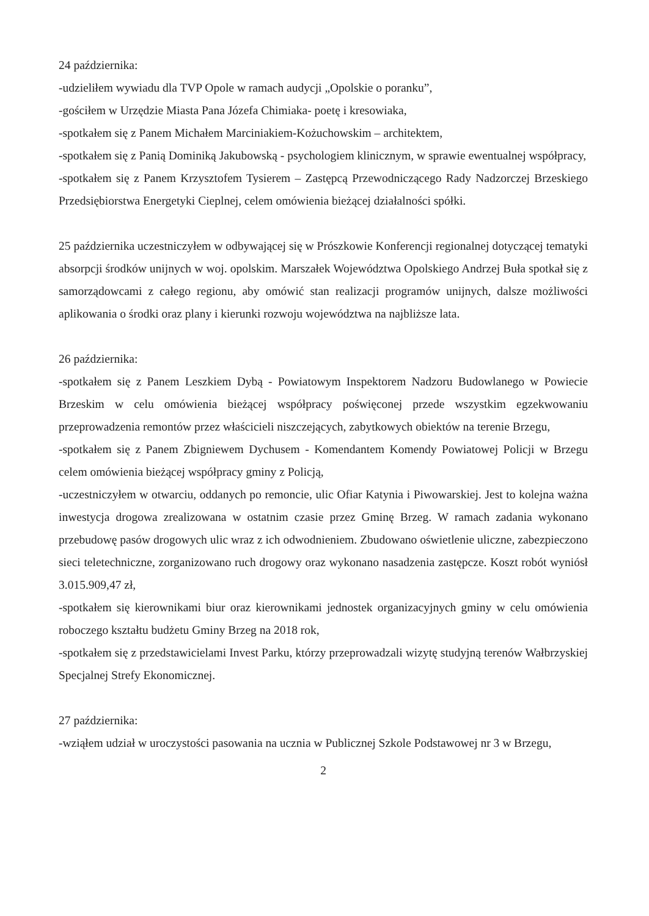24 października:
-udzieliłem wywiadu dla TVP Opole w ramach audycji „Opolskie o poranku”,
-gościłem w Urzędzie Miasta Pana Józefa Chimiaka- poetę i kresowiaka,
-spotkałem się z Panem Michałem Marciniakiem-Kożuchowskim – architektem,
-spotkałem się z Panią Dominiką Jakubowską - psychologiem klinicznym, w sprawie ewentualnej współpracy,
-spotkałem się z Panem Krzysztofem Tysierem – Zastępcą Przewodniczącego Rady Nadzorczej Brzeskiego Przedsiębiorstwa Energetyki Cieplnej, celem omówienia bieżącej działalności spółki.
25 października uczestniczyłem w odbywającej się w Prószkowie Konferencji regionalnej dotyczącej tematyki absorpcji środków unijnych w woj. opolskim. Marszałek Województwa Opolskiego Andrzej Buła spotkał się z samorządowcami z całego regionu, aby omówić stan realizacji programów unijnych, dalsze możliwości aplikowania o środki oraz plany i kierunki rozwoju województwa na najbliższe lata.
26 października:
-spotkałem się z Panem Leszkiem Dybą - Powiatowym Inspektorem Nadzoru Budowlanego w Powiecie Brzeskim w celu omówienia bieżącej współpracy poświęconej przede wszystkim egzekwowaniu przeprowadzenia remontów przez właścicieli niszczejących, zabytkowych obiektów na terenie Brzegu,
-spotkałem się z Panem Zbigniewem Dychusem - Komendantem Komendy Powiatowej Policji w Brzegu celem omówienia bieżącej współpracy gminy z Policją,
-uczestniczyłem w otwarciu, oddanych po remoncie, ulic Ofiar Katynia i Piwowarskiej. Jest to kolejna ważna inwestycja drogowa zrealizowana w ostatnim czasie przez Gminę Brzeg. W ramach zadania wykonano przebudowę pasów drogowych ulic wraz z ich odwodnieniem. Zbudowano oświetlenie uliczne, zabezpieczono sieci teletechniczne, zorganizowano ruch drogowy oraz wykonano nasadzenia zastępcze. Koszt robót wyniósł 3.015.909,47 zł,
-spotkałem się kierownikami biur oraz kierownikami jednostek organizacyjnych gminy w celu omówienia roboczego kształtu budżetu Gminy Brzeg na 2018 rok,
-spotkałem się z przedstawicielami Invest Parku, którzy przeprowadzali wizytę studyjną terenów Wałbrzyskiej Specjalnej Strefy Ekonomicznej.
27 października:
-wziąłem udział w uroczystości pasowania na ucznia w Publicznej Szkole Podstawowej nr 3 w Brzegu,
2